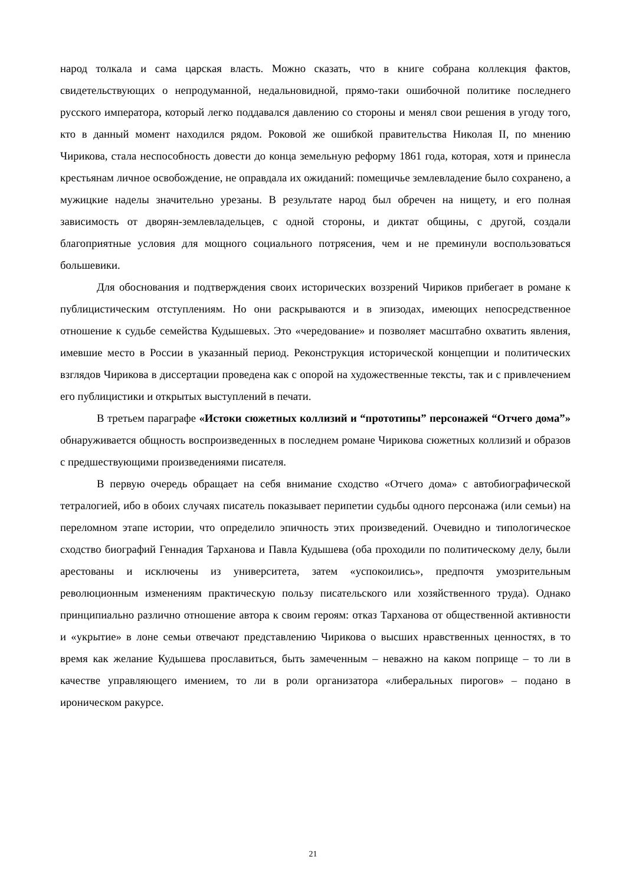народ толкала и сама царская власть. Можно сказать, что в книге собрана коллекция фактов, свидетельствующих о непродуманной, недальновидной, прямо-таки ошибочной политике последнего русского императора, который легко поддавался давлению со стороны и менял свои решения в угоду того, кто в данный момент находился рядом. Роковой же ошибкой правительства Николая II, по мнению Чирикова, стала неспособность довести до конца земельную реформу 1861 года, которая, хотя и принесла крестьянам личное освобождение, не оправдала их ожиданий: помещичье землевладение было сохранено, а мужицкие наделы значительно урезаны. В результате народ был обречен на нищету, и его полная зависимость от дворян-землевладельцев, с одной стороны, и диктат общины, с другой, создали благоприятные условия для мощного социального потрясения, чем и не преминули воспользоваться большевики.
Для обоснования и подтверждения своих исторических воззрений Чириков прибегает в романе к публицистическим отступлениям. Но они раскрываются и в эпизодах, имеющих непосредственное отношение к судьбе семейства Кудышевых. Это «чередование» и позволяет масштабно охватить явления, имевшие место в России в указанный период. Реконструкция исторической концепции и политических взглядов Чирикова в диссертации проведена как с опорой на художественные тексты, так и с привлечением его публицистики и открытых выступлений в печати.
В третьем параграфе «Истоки сюжетных коллизий и “прототипы” персонажей “Отчего дома”» обнаруживается общность воспроизведенных в последнем романе Чирикова сюжетных коллизий и образов с предшествующими произведениями писателя.
В первую очередь обращает на себя внимание сходство «Отчего дома» с автобиографической тетралогией, ибо в обоих случаях писатель показывает перипетии судьбы одного персонажа (или семьи) на переломном этапе истории, что определило эпичность этих произведений. Очевидно и типологическое сходство биографий Геннадия Тарханова и Павла Кудышева (оба проходили по политическому делу, были арестованы и исключены из университета, затем «успокоились», предпочтя умозрительным революционным изменениям практическую пользу писательского или хозяйственного труда). Однако принципиально различно отношение автора к своим героям: отказ Тарханова от общественной активности и «укрытие» в лоне семьи отвечают представлению Чирикова о высших нравственных ценностях, в то время как желание Кудышева прославиться, быть замеченным – неважно на каком поприще – то ли в качестве управляющего имением, то ли в роли организатора «либеральных пирогов» – подано в ироническом ракурсе.
21